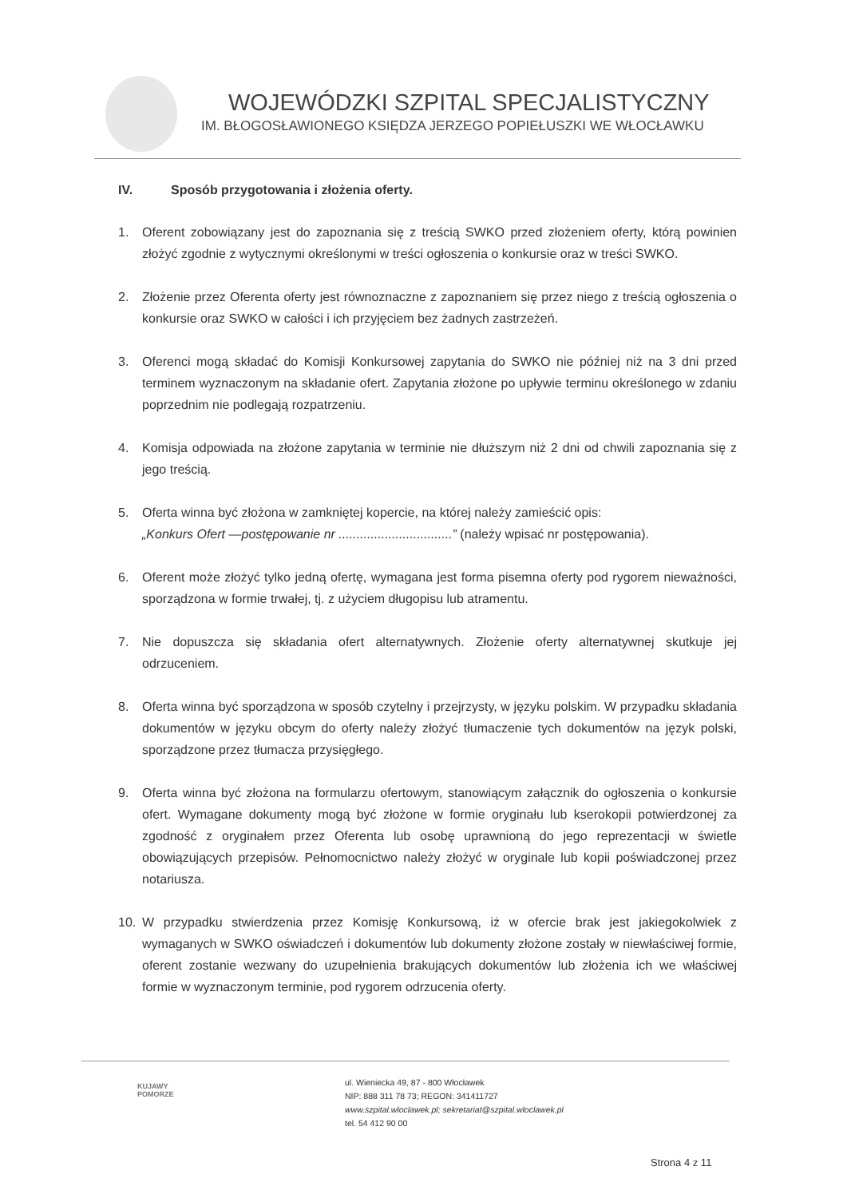WOJEWÓDZKI SZPITAL SPECJALISTYCZNY
IM. BŁOGOSŁAWIONEGO KSIĘDZA JERZEGO POPIEŁUSZKI WE WŁOCŁAWKU
IV. Sposób przygotowania i złożenia oferty.
1. Oferent zobowiązany jest do zapoznania się z treścią SWKO przed złożeniem oferty, którą powinien złożyć zgodnie z wytycznymi określonymi w treści ogłoszenia o konkursie oraz w treści SWKO.
2. Złożenie przez Oferenta oferty jest równoznaczne z zapoznaniem się przez niego z treścią ogłoszenia o konkursie oraz SWKO w całości i ich przyjęciem bez żadnych zastrzeżeń.
3. Oferenci mogą składać do Komisji Konkursowej zapytania do SWKO nie później niż na 3 dni przed terminem wyznaczonym na składanie ofert. Zapytania złożone po upływie terminu określonego w zdaniu poprzednim nie podlegają rozpatrzeniu.
4. Komisja odpowiada na złożone zapytania w terminie nie dłuższym niż 2 dni od chwili zapoznania się z jego treścią.
5. Oferta winna być złożona w zamkniętej kopercie, na której należy zamieścić opis:
„Konkurs Ofert —postępowanie nr ................................” (należy wpisać nr postępowania).
6. Oferent może złożyć tylko jedną ofertę, wymagana jest forma pisemna oferty pod rygorem nieważności, sporządzona w formie trwałej, tj. z użyciem długopisu lub atramentu.
7. Nie dopuszcza się składania ofert alternatywnych. Złożenie oferty alternatywnej skutkuje jej odrzuceniem.
8. Oferta winna być sporządzona w sposób czytelny i przejrzysty, w języku polskim. W przypadku składania dokumentów w języku obcym do oferty należy złożyć tłumaczenie tych dokumentów na język polski, sporządzone przez tłumacza przysięgłego.
9. Oferta winna być złożona na formularzu ofertowym, stanowiącym załącznik do ogłoszenia o konkursie ofert. Wymagane dokumenty mogą być złożone w formie oryginału lub kserokopii potwierdzonej za zgodność z oryginałem przez Oferenta lub osobę uprawnioną do jego reprezentacji w świetle obowiązujących przepisów. Pełnomocnictwo należy złożyć w oryginale lub kopii poświadczonej przez notariusza.
10. W przypadku stwierdzenia przez Komisję Konkursową, iż w ofercie brak jest jakiegokolwiek z wymaganych w SWKO oświadczeń i dokumentów lub dokumenty złożone zostały w niewłaściwej formie, oferent zostanie wezwany do uzupełnienia brakujących dokumentów lub złożenia ich we właściwej formie w wyznaczonym terminie, pod rygorem odrzucenia oferty.
KUJAWY
POMORZE
ul. Wieniecka 49, 87 - 800 Włocławek
NIP: 888 311 78 73; REGON: 341411727
www.szpital.wloclawek.pl; sekretariat@szpital.wloclawek.pl
tel. 54 412 90 00
Strona 4 z 11